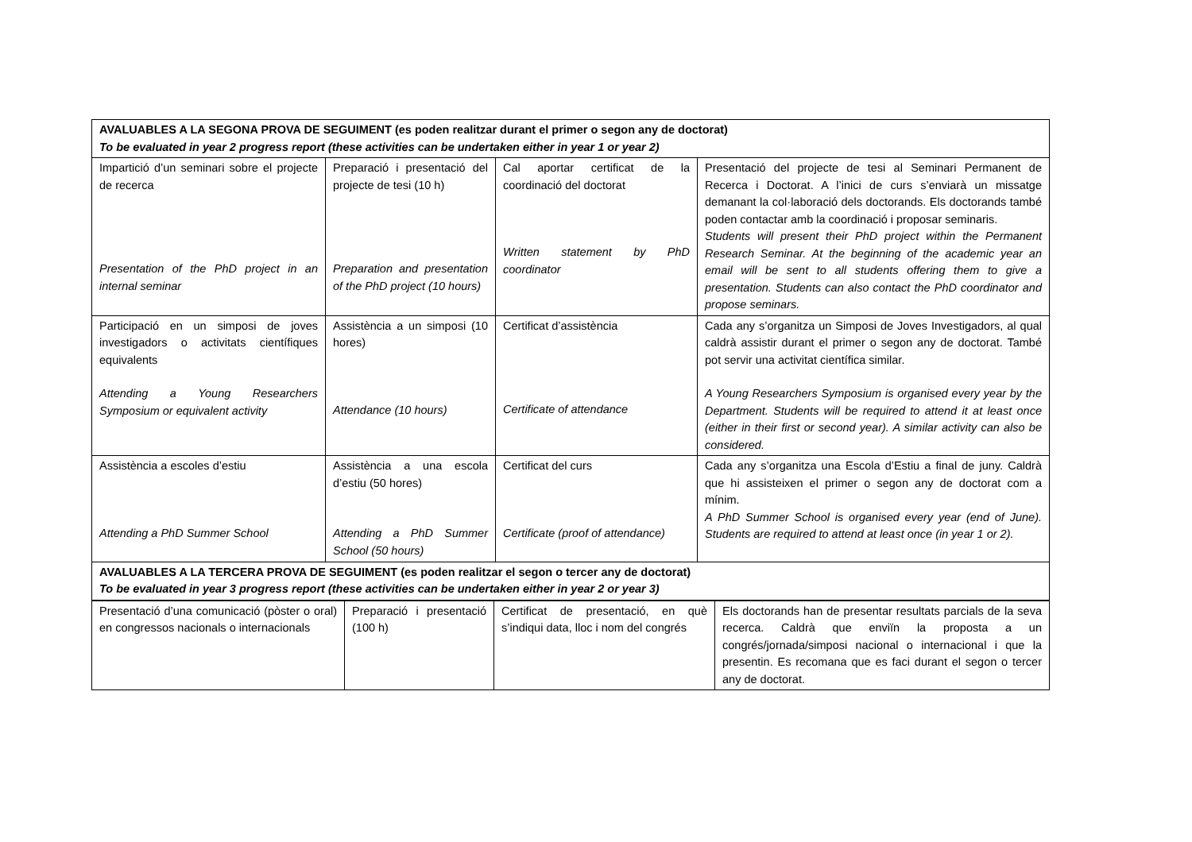| AVALUABLES A LA SEGONA PROVA DE SEGUIMENT (es poden realitzar durant el primer o segon any de doctorat) To be evaluated in year 2 progress report (these activities can be undertaken either in year 1 or year 2) | | | |
| Impartició d’un seminari sobre el projecte de recerca Presentation of the PhD project in an internal seminar | Preparació i presentació del projecte de tesi (10 h) Preparation and presentation of the PhD project (10 hours) | Cal aportar certificat de la coordinació del doctorat Written statement by PhD coordinator | Presentació del projecte de tesi al Seminari Permanent de Recerca i Doctorat. A l’inici de curs s’enviarà un missatge demanant la col·laboració dels doctorands. Els doctorands també poden contactar amb la coordinació i proposar seminaris. Students will present their PhD project within the Permanent Research Seminar. At the beginning of the academic year an email will be sent to all students offering them to give a presentation. Students can also contact the PhD coordinator and propose seminars. |
| Participació en un simposi de joves investigadors o activitats científiques equivalents Attending a Young Researchers Symposium or equivalent activity | Assistència a un simposi (10 hores) Attendance (10 hours) | Certificat d’assistència Certificate of attendance | Cada any s’organitza un Simposi de Joves Investigadors, al qual caldrà assistir durant el primer o segon any de doctorat. També pot servir una activitat científica similar. A Young Researchers Symposium is organised every year by the Department. Students will be required to attend it at least once (either in their first or second year). A similar activity can also be considered. |
| Assistència a escoles d’estiu Attending a PhD Summer School | Assistència a una escola d’estiu (50 hores) Attending a PhD Summer School (50 hours) | Certificat del curs Certificate (proof of attendance) | Cada any s’organitza una Escola d’Estiu a final de juny. Caldrà que hi assisteixen el primer o segon any de doctorat com a mínim. A PhD Summer School is organised every year (end of June). Students are required to attend at least once (in year 1 or 2). |
| AVALUABLES A LA TERCERA PROVA DE SEGUIMENT (es poden realitzar el segon o tercer any de doctorat) To be evaluated in year 3 progress report (these activities can be undertaken either in year 2 or year 3) | | | |
| Presentació d’una comunicació (pòster o oral) en congressos nacionals o internacionals | Preparació i presentació (100 h) | Certificat de presentació, en què s’indiqui data, lloc i nom del congrés | Els doctorands han de presentar resultats parcials de la seva recerca. Caldrà que enviïn la proposta a un congrés/jornada/simposi nacional o internacional i que la presentin. Es recomana que es faci durant el segon o tercer any de doctorat. |